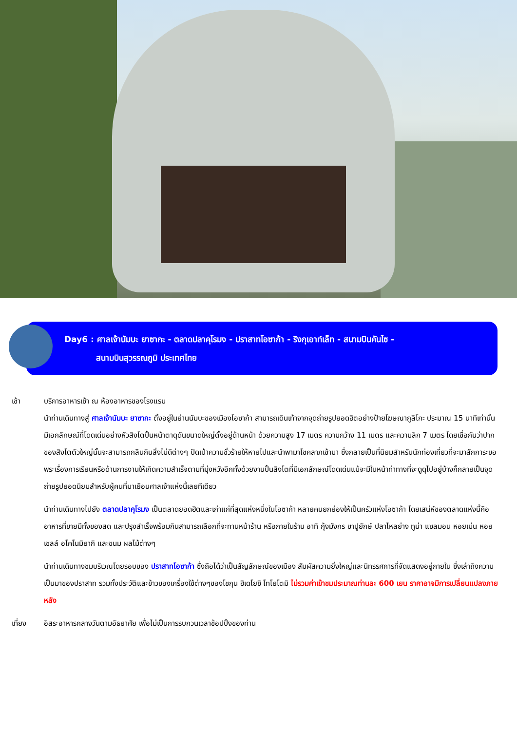Day6 : ศาลเจ้านัมบะ ยาซากะ - ตลาดปลาคุโรมง - ปราสาทโอซาก้า - ริงกุเอาท์เล็ท - สนามบินคันไซ -
สนามบินสุวรรณภูมิ ประเทศไทย
เช้า บริการอาหารเช้า ณ ห้องอาหารของโรงแรม
นำท่านเดินทางสู่ ศาลเจ้านัมบะ ยาซากะ ตั้งอยู่ในย่านนัมบะของเมืองโอซาก้า สามารถเดินเท้าจากจุดถ่ายรูปยอดฮิตอย่างป้ายโฆษณากูลิโกะ ประมาณ 15 นาทีเท่านั้น มีเอกลักษณ์ที่โดดเด่นอย่างหัวสิงโตปั้นหน้าตาดุดันขนาดใหญ่ตั้งอยู่ด้านหน้า ด้วยความสูง 17 เมตร ความกว้าง 11 เมตร และความลึก 7 เมตร โดยเชื่อกันว่าปากของสิงโตตัวใหญ่นั้นจะสามารถกลืนกินสิ่งไม่ดีต่างๆ ปัดเป่าความชั่วร้ายให้หายไปและนำพามาโชคลาภเข้ามา ซึ่งกลายเป็นที่นิยมสำหรับนักท่องเที่ยวที่จะมาสักการะขอพระเรื่องการเรียนหรือด้านการงานให้เกิดความสำเร็จตามที่มุ่งหวังอีกทั้งด้วยงานปั้นสิงโตที่มีเอกลักษณ์โดดเด่นแม้จะมีใบหน้าท่าทางที่จะดูดุไปอยู่บ้างก็กลายเป็นจุดถ่ายรูปยอดนิยมสำหรับผู้คนที่มาเยือนศาลเจ้าแห่งนี้เลยทีเดียว
นำท่านเดินทางไปยัง ตลาดปลาคุโรมง เป็นตลาดยอดฮิตและเก่าแก่ที่สุดแห่งหนึ่งในโอซาก้า หลายคนยกย่องให้เป็นครัวแห่งโอซาก้า โดยเสน่ห์ของตลาดแห่งนี้คือ อาหารที่ขายมีทั้งของสด และปรุงสำเร็จพร้อมกินสามารถเลือกที่จะทานหน้าร้าน หรือภายในร้าน อาทิ กุ้งมังกร ขาปูยักษ์ ปลาไหลย่าง ทูน่า แซลมอน หอยเม่น หอยเชลล์ อโคโนมิยากิ และขนม ผลไม้ต่างๆ
นำท่านเดินทางชมบริเวณโดยรอบของ ปราสาทโอซาก้า ซึ่งถือได้ว่าเป็นสัญลักษณ์ของเมือง สัมผัสความยิ่งใหญ่และนิทรรศการที่จัดแสดงอยู่ภายใน ซึ่งเล่าถึงความเป็นมาของปราสาท รวมทั้งประวัติและข้าวของเครื่องใช้ต่างๆของโชกุน ฮิเดโยชิ โทโยโตมิ ไม่รวมค่าเข้าชมประมาณท่านละ 600 เยน ราคาอาจมีการเปลี่ยนแปลงภายหลัง
เที่ยง อิสระอาหารกลางวันตามอัธยาศัย เพื่อไม่เป็นการรบกวนเวลาช้อปปิ้งของท่าน